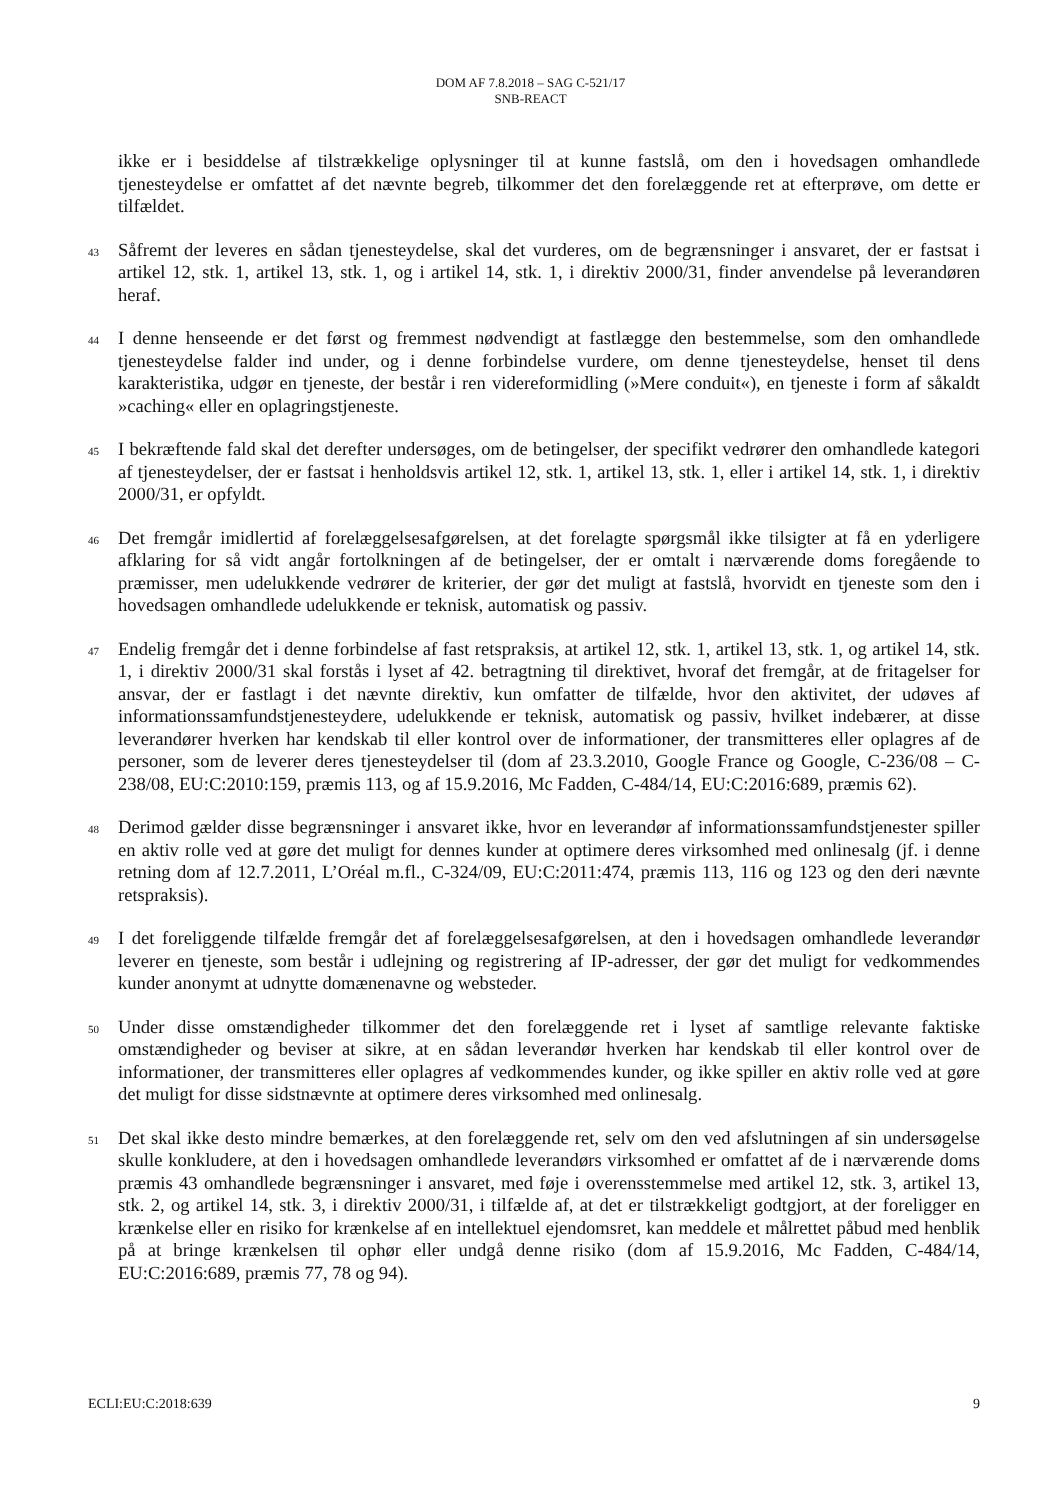DOM AF 7.8.2018 – SAG C-521/17
SNB-REACT
ikke er i besiddelse af tilstrækkelige oplysninger til at kunne fastslå, om den i hovedsagen omhandlede tjenesteydelse er omfattet af det nævnte begreb, tilkommer det den forelæggende ret at efterprøve, om dette er tilfældet.
43
Såfremt der leveres en sådan tjenesteydelse, skal det vurderes, om de begrænsninger i ansvaret, der er fastsat i artikel 12, stk. 1, artikel 13, stk. 1, og i artikel 14, stk. 1, i direktiv 2000/31, finder anvendelse på leverandøren heraf.
44
I denne henseende er det først og fremmest nødvendigt at fastlægge den bestemmelse, som den omhandlede tjenesteydelse falder ind under, og i denne forbindelse vurdere, om denne tjenesteydelse, henset til dens karakteristika, udgør en tjeneste, der består i ren videreformidling (»Mere conduit«), en tjeneste i form af såkaldt »caching« eller en oplagringstjeneste.
45
I bekræftende fald skal det derefter undersøges, om de betingelser, der specifikt vedrører den omhandlede kategori af tjenesteydelser, der er fastsat i henholdsvis artikel 12, stk. 1, artikel 13, stk. 1, eller i artikel 14, stk. 1, i direktiv 2000/31, er opfyldt.
46
Det fremgår imidlertid af forelæggelsesafgørelsen, at det forelagte spørgsmål ikke tilsigter at få en yderligere afklaring for så vidt angår fortolkningen af de betingelser, der er omtalt i nærværende doms foregående to præmisser, men udelukkende vedrører de kriterier, der gør det muligt at fastslå, hvorvidt en tjeneste som den i hovedsagen omhandlede udelukkende er teknisk, automatisk og passiv.
47
Endelig fremgår det i denne forbindelse af fast retspraksis, at artikel 12, stk. 1, artikel 13, stk. 1, og artikel 14, stk. 1, i direktiv 2000/31 skal forstås i lyset af 42. betragtning til direktivet, hvoraf det fremgår, at de fritagelser for ansvar, der er fastlagt i det nævnte direktiv, kun omfatter de tilfælde, hvor den aktivitet, der udøves af informationssamfundstjenesteydere, udelukkende er teknisk, automatisk og passiv, hvilket indebærer, at disse leverandører hverken har kendskab til eller kontrol over de informationer, der transmitteres eller oplagres af de personer, som de leverer deres tjenesteydelser til (dom af 23.3.2010, Google France og Google, C-236/08 – C-238/08, EU:C:2010:159, præmis 113, og af 15.9.2016, Mc Fadden, C-484/14, EU:C:2016:689, præmis 62).
48
Derimod gælder disse begrænsninger i ansvaret ikke, hvor en leverandør af informationssamfundstjenester spiller en aktiv rolle ved at gøre det muligt for dennes kunder at optimere deres virksomhed med onlinesalg (jf. i denne retning dom af 12.7.2011, L’Oréal m.fl., C-324/09, EU:C:2011:474, præmis 113, 116 og 123 og den deri nævnte retspraksis).
49
I det foreliggende tilfælde fremgår det af forelæggelsesafgørelsen, at den i hovedsagen omhandlede leverandør leverer en tjeneste, som består i udlejning og registrering af IP-adresser, der gør det muligt for vedkommendes kunder anonymt at udnytte domænenavne og websteder.
50
Under disse omstændigheder tilkommer det den forelæggende ret i lyset af samtlige relevante faktiske omstændigheder og beviser at sikre, at en sådan leverandør hverken har kendskab til eller kontrol over de informationer, der transmitteres eller oplagres af vedkommendes kunder, og ikke spiller en aktiv rolle ved at gøre det muligt for disse sidstnævnte at optimere deres virksomhed med onlinesalg.
51
Det skal ikke desto mindre bemærkes, at den forelæggende ret, selv om den ved afslutningen af sin undersøgelse skulle konkludere, at den i hovedsagen omhandlede leverandørs virksomhed er omfattet af de i nærværende doms præmis 43 omhandlede begrænsninger i ansvaret, med føje i overensstemmelse med artikel 12, stk. 3, artikel 13, stk. 2, og artikel 14, stk. 3, i direktiv 2000/31, i tilfælde af, at det er tilstrækkeligt godtgjort, at der foreligger en krænkelse eller en risiko for krænkelse af en intellektuel ejendomsret, kan meddele et målrettet påbud med henblik på at bringe krænkelsen til ophør eller undgå denne risiko (dom af 15.9.2016, Mc Fadden, C-484/14, EU:C:2016:689, præmis 77, 78 og 94).
ECLI:EU:C:2018:639 9